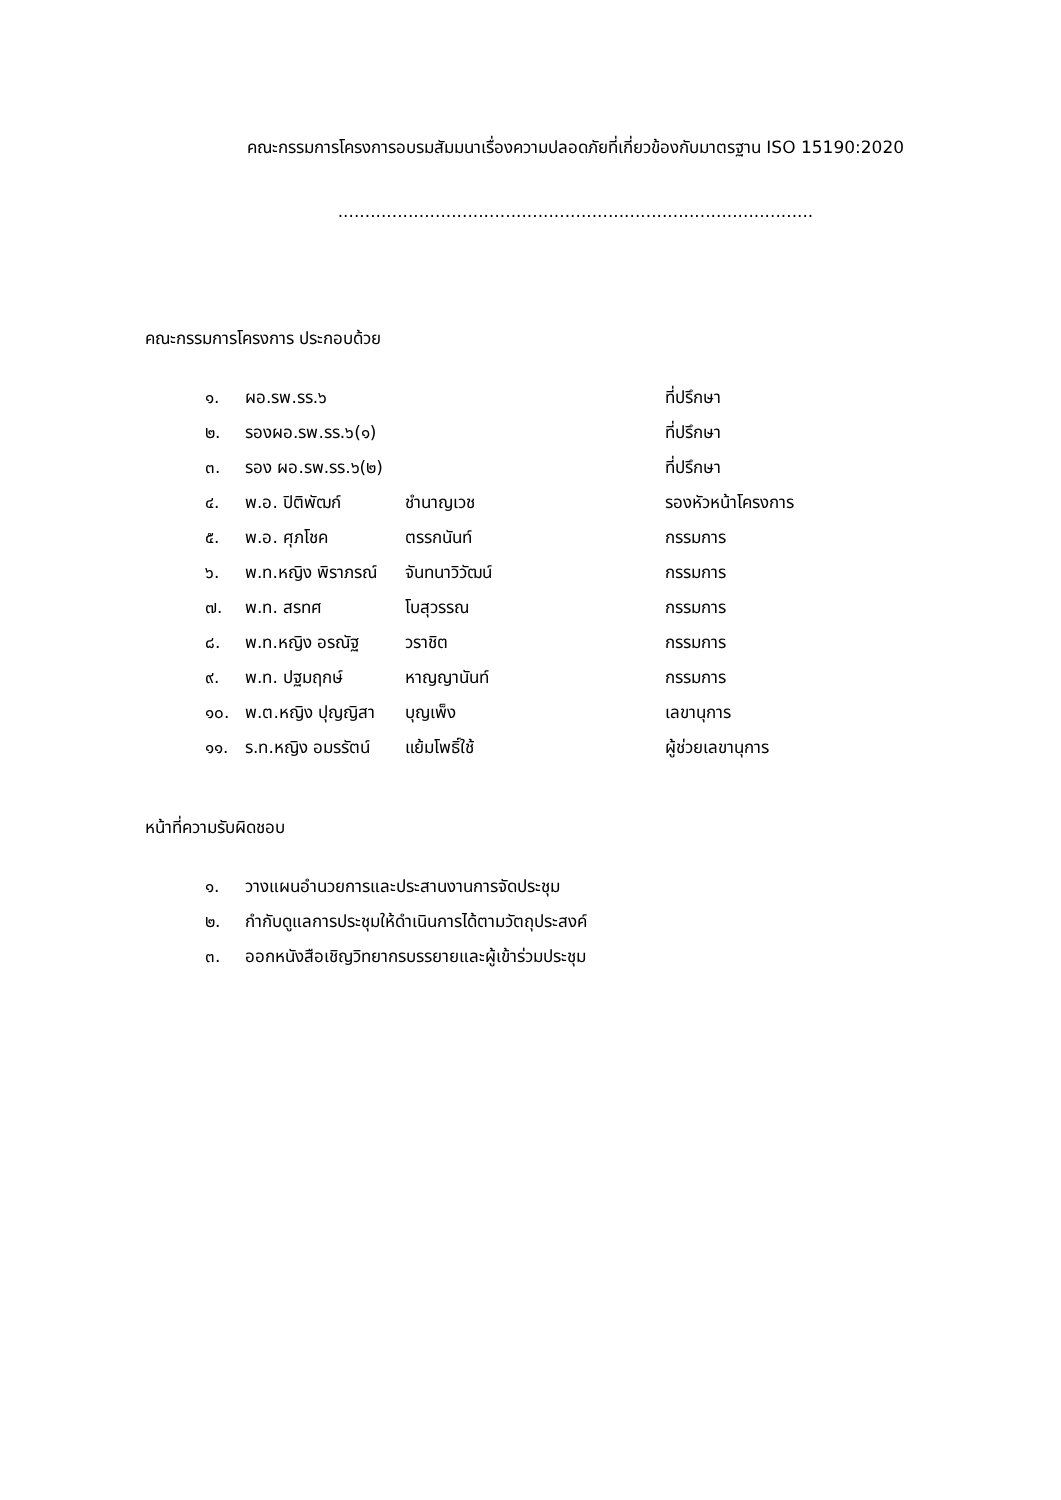คณะกรรมการโครงการอบรมสัมมนาเรื่องความปลอดภัยที่เกี่ยวข้องกับมาตรฐาน ISO 15190:2020
........................................................................................
คณะกรรมการโครงการ ประกอบด้วย
| ๑. | ผอ.รพ.รร.๖ | | ที่ปรึกษา |
| ๒. | รองผอ.รพ.รร.๖(๑) | | ที่ปรึกษา |
| ๓. | รอง ผอ.รพ.รร.๖(๒) | | ที่ปรึกษา |
| ๔. | พ.อ. ปิติพัฒก์ | ชำนาญเวช | รองหัวหน้าโครงการ |
| ๕. | พ.อ. ศุภโชค | ตรรกนันท์ | กรรมการ |
| ๖. | พ.ท.หญิง พิราภรณ์ | จันทนาวิวัฒน์ | กรรมการ |
| ๗. | พ.ท. สรทศ | โบสุวรรณ | กรรมการ |
| ๘. | พ.ท.หญิง อรณัฐ | วราชิต | กรรมการ |
| ๙. | พ.ท. ปฐมฤกษ์ | หาญญานันท์ | กรรมการ |
| ๑๐. | พ.ต.หญิง ปุญญิสา | บุญเพ็ง | เลขานุการ |
| ๑๑. | ร.ท.หญิง อมรรัตน์ | แย้มโพธิ์ใช้ | ผู้ช่วยเลขานุการ |
หน้าที่ความรับผิดชอบ
| ๑. | วางแผนอำนวยการและประสานงานการจัดประชุม |
| ๒. | กำกับดูแลการประชุมให้ดำเนินการได้ตามวัตถุประสงค์ |
| ๓. | ออกหนังสือเชิญวิทยากรบรรยายและผู้เข้าร่วมประชุม |